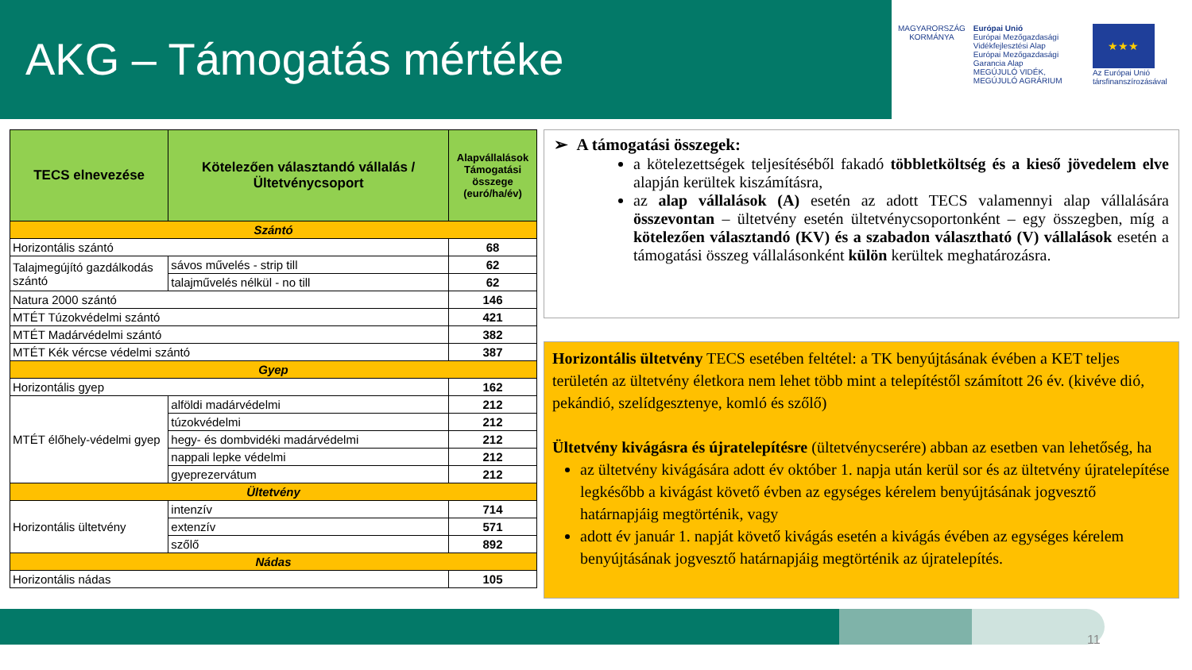AKG – Támogatás mértéke
MAGYARORSZÁG
KORMÁNYA
Európai Unió
Európai Mezőgazdasági Vidékfejlesztési Alap
Európai Mezőgazdasági Garancia Alap
MEGÚJULÓ VIDÉK, MEGÚJULÓ AGRÁRIUM
★★★
Az Európai Unió társfinanszírozásával
| TECS elnevezése | Kötelezően választandó vállalás / Ültetvénycsoport | Alapvállalások Támogatási összege (euró/ha/év) |
| --- | --- | --- |
| Szántó | | |
| Horizontális szántó | | 68 |
| Talajmegújító gazdálkodás szántó | sávos művelés - strip till | 62 |
| | talajművelés nélkül - no till | 62 |
| Natura 2000 szántó | | 146 |
| MTÉT Túzokvédelmi szántó | | 421 |
| MTÉT Madárvédelmi szántó | | 382 |
| MTÉT Kék vércse védelmi szántó | | 387 |
| Gyep | | |
| Horizontális gyep | | 162 |
| MTÉT élőhely-védelmi gyep | alföldi madárvédelmi | 212 |
| | túzokvédelmi | 212 |
| | hegy- és dombvidéki madárvédelmi | 212 |
| | nappali lepke védelmi | 212 |
| | gyeprezervátum | 212 |
| Ültetvény | | |
| Horizontális ültetvény | intenzív | 714 |
| | extenzív | 571 |
| | szőlő | 892 |
| Nádas | | |
| Horizontális nádas | | 105 |
➢ A támogatási összegek:
a kötelezettségek teljesítéséből fakadó többletköltség és a kieső jövedelem elve alapján kerültek kiszámításra,
az alap vállalások (A) esetén az adott TECS valamennyi alap vállalására összevontan – ültetvény esetén ültetvénycsoportonként – egy összegben, míg a kötelezően választandó (KV) és a szabadon választható (V) vállalások esetén a támogatási összeg vállalásonként külön kerültek meghatározásra.
Horizontális ültetvény TECS esetében feltétel: a TK benyújtásának évében a KET teljes területén az ültetvény életkora nem lehet több mint a telepítéstől számított 26 év. (kivéve dió, pekándió, szelídgesztenye, komló és szőlő)
Ültetvény kivágásra és újratelepítésre (ültetvénycserére) abban az esetben van lehetőség, ha
az ültetvény kivágására adott év október 1. napja után kerül sor és az ültetvény újratelepítése legkésőbb a kivágást követő évben az egységes kérelem benyújtásának jogvesztő határnapjáig megtörténik, vagy
adott év január 1. napját követő kivágás esetén a kivágás évében az egységes kérelem benyújtásának jogvesztő határnapjáig megtörténik az újratelepítés.
11